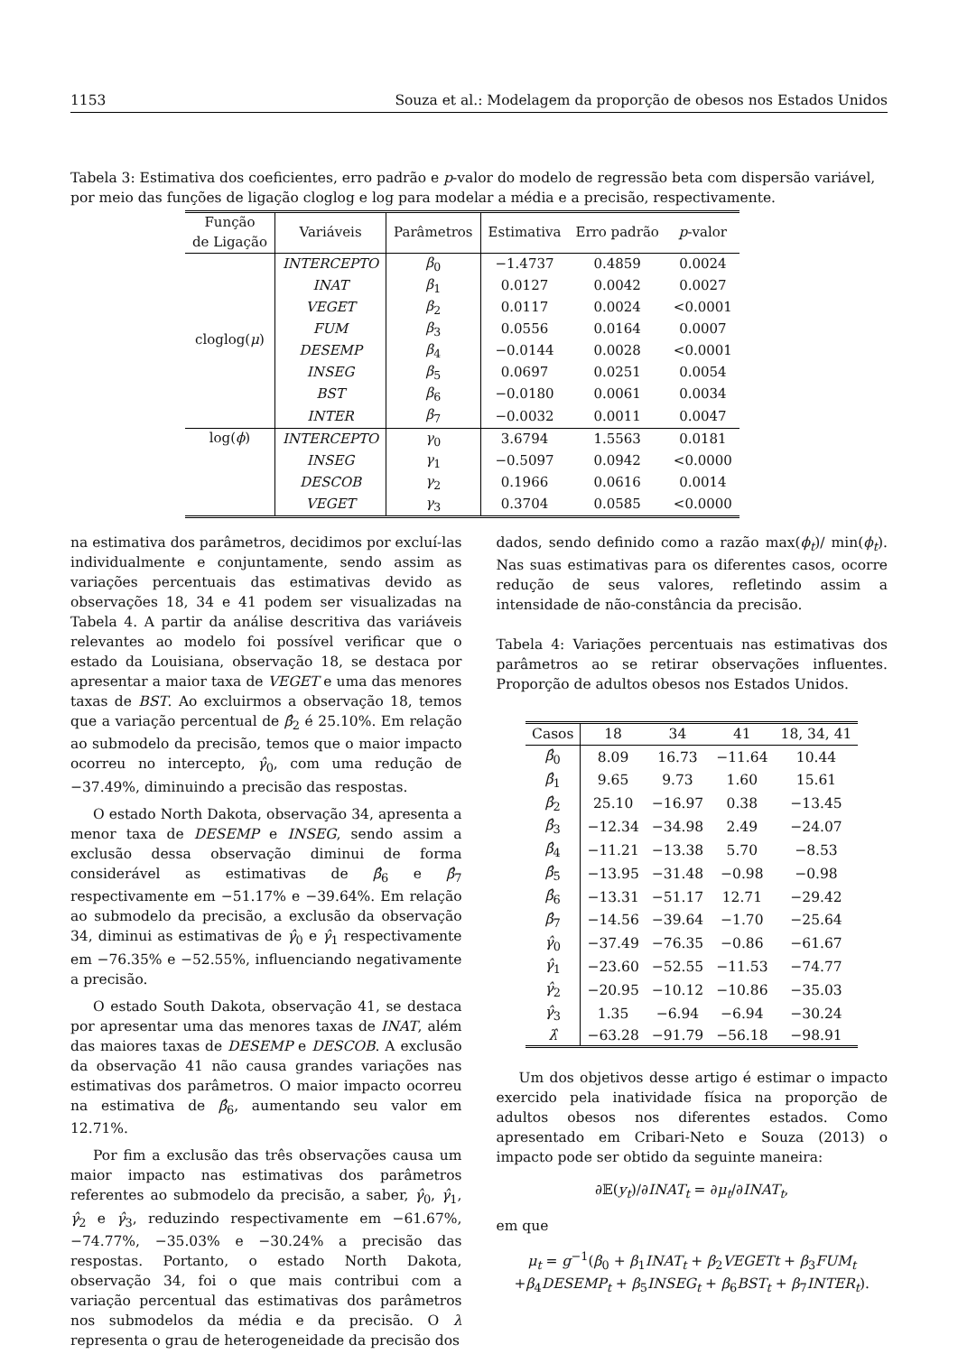1153 Souza et al.: Modelagem da proporção de obesos nos Estados Unidos
Tabela 3: Estimativa dos coeficientes, erro padrão e p-valor do modelo de regressão beta com dispersão variável, por meio das funções de ligação cloglog e log para modelar a média e a precisão, respectivamente.
| Função de Ligação | Variáveis | Parâmetros | Estimativa | Erro padrão | p -valor |
| --- | --- | --- | --- | --- | --- |
| cloglog( μ ) | INTERCEPTO | β<sub>0</sub> | −1.4737 | 0.4859 | 0.0024 |
| | INAT | β<sub>1</sub> | 0.0127 | 0.0042 | 0.0027 |
| | VEGET | β<sub>2</sub> | 0.0117 | 0.0024 | <0.0001 |
| | FUM | β<sub>3</sub> | 0.0556 | 0.0164 | 0.0007 |
| | DESEMP | β<sub>4</sub> | −0.0144 | 0.0028 | <0.0001 |
| | INSEG | β<sub>5</sub> | 0.0697 | 0.0251 | 0.0054 |
| | BST | β<sub>6</sub> | −0.0180 | 0.0061 | 0.0034 |
| | INTER | β<sub>7</sub> | −0.0032 | 0.0011 | 0.0047 |
| log( ϕ ) | INTERCEPTO | γ<sub>0</sub> | 3.6794 | 1.5563 | 0.0181 |
| | INSEG | γ<sub>1</sub> | −0.5097 | 0.0942 | <0.0000 |
| | DESCOB | γ<sub>2</sub> | 0.1966 | 0.0616 | 0.0014 |
| | VEGET | γ<sub>3</sub> | 0.3704 | 0.0585 | <0.0000 |
na estimativa dos parâmetros, decidimos por excluí-las individualmente e conjuntamente, sendo assim as variações percentuais das estimativas devido as observações 18, 34 e 41 podem ser visualizadas na Tabela 4. A partir da análise descritiva das variáveis relevantes ao modelo foi possível verificar que o estado da Louisiana, observação 18, se destaca por apresentar a maior taxa de VEGET e uma das menores taxas de BST. Ao excluirmos a observação 18, temos que a variação percentual de β̂<sub>2</sub> é 25.10%. Em relação ao submodelo da precisão, temos que o maior impacto ocorreu no intercepto, γ̂<sub>0</sub>, com uma redução de −37.49%, diminuindo a precisão das respostas.
O estado North Dakota, observação 34, apresenta a menor taxa de DESEMP e INSEG, sendo assim a exclusão dessa observação diminui de forma considerável as estimativas de β̂<sub>6</sub> e β̂<sub>7</sub> respectivamente em −51.17% e −39.64%. Em relação ao submodelo da precisão, a exclusão da observação 34, diminui as estimativas de γ̂<sub>0</sub> e γ̂<sub>1</sub> respectivamente em −76.35% e −52.55%, influenciando negativamente a precisão.
O estado South Dakota, observação 41, se destaca por apresentar uma das menores taxas de INAT, além das maiores taxas de DESEMP e DESCOB. A exclusão da observação 41 não causa grandes variações nas estimativas dos parâmetros. O maior impacto ocorreu na estimativa de β̂<sub>6</sub>, aumentando seu valor em 12.71%.
Por fim a exclusão das três observações causa um maior impacto nas estimativas dos parâmetros referentes ao submodelo da precisão, a saber, γ̂<sub>0</sub>, γ̂<sub>1</sub>, γ̂<sub>2</sub> e γ̂<sub>3</sub>, reduzindo respectivamente em −61.67%, −74.77%, −35.03% e −30.24% a precisão das respostas. Portanto, o estado North Dakota, observação 34, foi o que mais contribui com a variação percentual das estimativas dos parâmetros nos submodelos da média e da precisão. O λ representa o grau de heterogeneidade da precisão dos
dados, sendo definido como a razão max(ϕ<sub>t</sub>)/ min(ϕ<sub>t</sub>). Nas suas estimativas para os diferentes casos, ocorre redução de seus valores, refletindo assim a intensidade de não-constância da precisão.
Tabela 4: Variações percentuais nas estimativas dos parâmetros ao se retirar observações influentes. Proporção de adultos obesos nos Estados Unidos.
| Casos | 18 | 34 | 41 | 18, 34, 41 |
| --- | --- | --- | --- | --- |
| β̂<sub>0</sub> | 8.09 | 16.73 | −11.64 | 10.44 |
| β̂<sub>1</sub> | 9.65 | 9.73 | 1.60 | 15.61 |
| β̂<sub>2</sub> | 25.10 | −16.97 | 0.38 | −13.45 |
| β̂<sub>3</sub> | −12.34 | −34.98 | 2.49 | −24.07 |
| β̂<sub>4</sub> | −11.21 | −13.38 | 5.70 | −8.53 |
| β̂<sub>5</sub> | −13.95 | −31.48 | −0.98 | −0.98 |
| β̂<sub>6</sub> | −13.31 | −51.17 | 12.71 | −29.42 |
| β̂<sub>7</sub> | −14.56 | −39.64 | −1.70 | −25.64 |
| γ̂<sub>0</sub> | −37.49 | −76.35 | −0.86 | −61.67 |
| γ̂<sub>1</sub> | −23.60 | −52.55 | −11.53 | −74.77 |
| γ̂<sub>2</sub> | −20.95 | −10.12 | −10.86 | −35.03 |
| γ̂<sub>3</sub> | 1.35 | −6.94 | −6.94 | −30.24 |
| λ̂ | −63.28 | −91.79 | −56.18 | −98.91 |
Um dos objetivos desse artigo é estimar o impacto exercido pela inatividade física na proporção de adultos obesos nos diferentes estados. Como apresentado em Cribari-Neto e Souza (2013) o impacto pode ser obtido da seguinte maneira:
∂𝔼(y<sub>t</sub>)/∂INAT<sub>t</sub> = ∂μ<sub>t</sub>/∂INAT<sub>t</sub>,
em que
μ<sub>t</sub> = g<sup>−1</sup>(β<sub>0</sub> + β<sub>1</sub>INAT<sub>t</sub> + β<sub>2</sub>VEGETt + β<sub>3</sub>FUM<sub>t</sub>
+β<sub>4</sub>DESEMP<sub>t</sub> + β<sub>5</sub>INSEG<sub>t</sub> + β<sub>6</sub>BST<sub>t</sub> + β<sub>7</sub>INTER<sub>t</sub>).